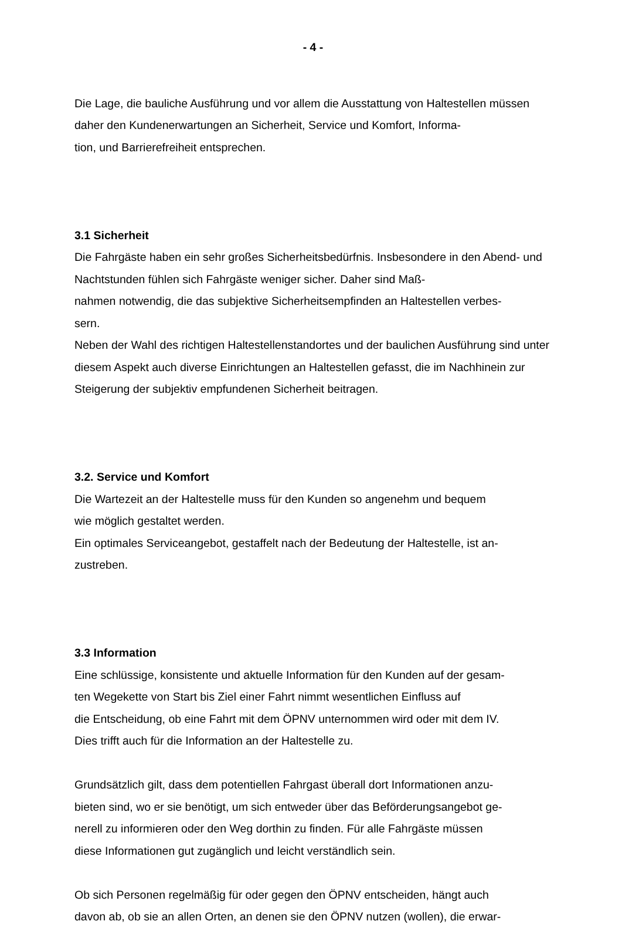- 4 -
Die Lage, die bauliche Ausführung und vor allem die Ausstattung von Haltestellen müssen daher den Kundenerwartungen an Sicherheit, Service und Komfort, Informa-
tion, und Barrierefreiheit entsprechen.
3.1 Sicherheit
Die Fahrgäste haben ein sehr großes Sicherheitsbedürfnis. Insbesondere in den Abend- und Nachtstunden fühlen sich Fahrgäste weniger sicher. Daher sind Maß-
nahmen notwendig, die das subjektive Sicherheitsempfinden an Haltestellen verbes-
sern.
Neben der Wahl des richtigen Haltestellenstandortes und der baulichen Ausführung sind unter diesem Aspekt auch diverse Einrichtungen an Haltestellen gefasst, die im Nachhinein zur Steigerung der subjektiv empfundenen Sicherheit beitragen.
3.2. Service und Komfort
Die Wartezeit an der Haltestelle muss für den Kunden so angenehm und bequem
wie möglich gestaltet werden.
Ein optimales Serviceangebot, gestaffelt nach der Bedeutung der Haltestelle, ist an-
zustreben.
3.3 Information
Eine schlüssige, konsistente und aktuelle Information für den Kunden auf der gesam-
ten Wegekette von Start bis Ziel einer Fahrt nimmt wesentlichen Einfluss auf
die Entscheidung, ob eine Fahrt mit dem ÖPNV unternommen wird oder mit dem IV.
Dies trifft auch für die Information an der Haltestelle zu.
Grundsätzlich gilt, dass dem potentiellen Fahrgast überall dort Informationen anzu-
bieten sind, wo er sie benötigt, um sich entweder über das Beförderungsangebot ge-
nerell zu informieren oder den Weg dorthin zu finden. Für alle Fahrgäste müssen
diese Informationen gut zugänglich und leicht verständlich sein.
Ob sich Personen regelmäßig für oder gegen den ÖPNV entscheiden, hängt auch
davon ab, ob sie an allen Orten, an denen sie den ÖPNV nutzen (wollen), die erwar-